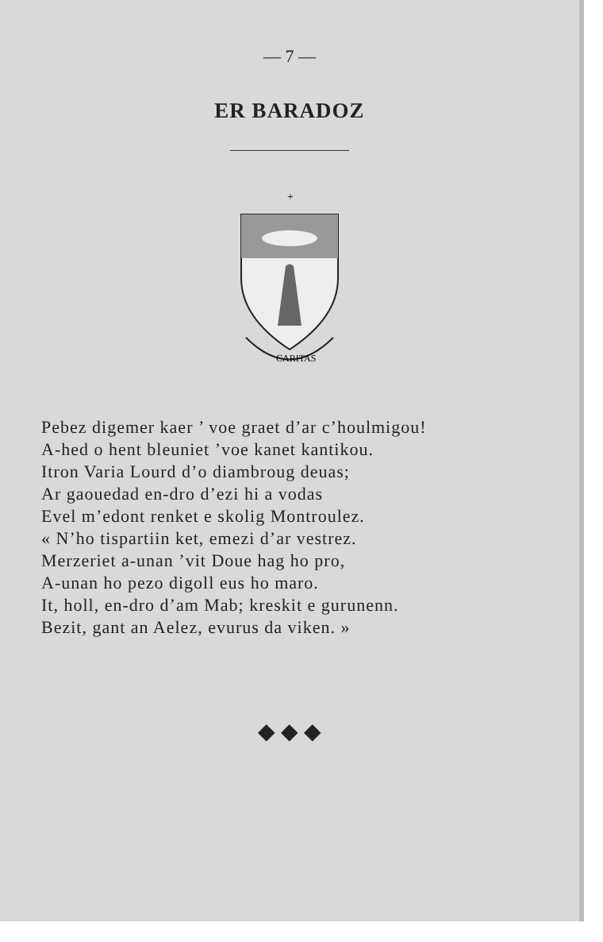— 7 —
ER BARADOZ
+
CARITAS
Pebez digemer kaer ’ voe graet d’ar c’houlmigou!
A-hed o hent bleuniet ’voe kanet kantikou.
Itron Varia Lourd d’o diambroug deuas;
Ar gaouedad en-dro d’ezi hi a vodas
Evel m’edont renket e skolig Montroulez.
« N’ho tispartiin ket, emezi d’ar vestrez.
Merzeriet a-unan ’vit Doue hag ho pro,
A-unan ho pezo digoll eus ho maro.
It, holl, en-dro d’am Mab; kreskit e gurunenn.
Bezit, gant an Aelez, evurus da viken. »
◆ ◆ ◆